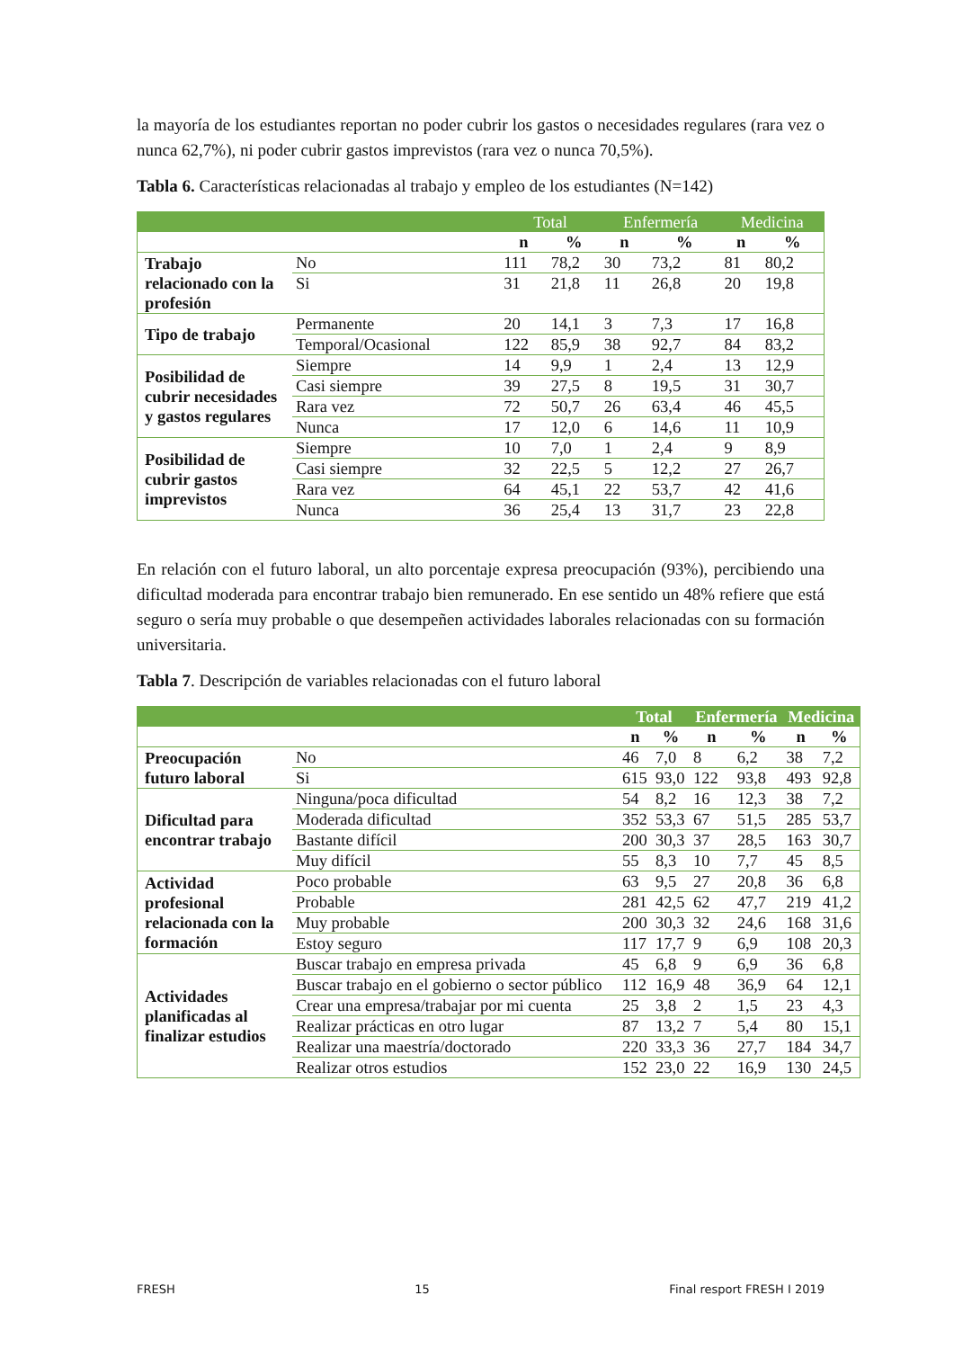la mayoría de los estudiantes reportan no poder cubrir los gastos o necesidades regulares (rara vez o nunca 62,7%), ni poder cubrir gastos imprevistos (rara vez o nunca 70,5%).
Tabla 6. Características relacionadas al trabajo y empleo de los estudiantes (N=142)
| | | Total | | Enfermería | | Medicina | |
| --- | --- | --- | --- | --- | --- | --- | --- |
| | | n | % | n | % | n | % |
| Trabajo relacionado con la profesión | No | 111 | 78,2 | 30 | 73,2 | 81 | 80,2 |
| | Si | 31 | 21,8 | 11 | 26,8 | 20 | 19,8 |
| Tipo de trabajo | Permanente | 20 | 14,1 | 3 | 7,3 | 17 | 16,8 |
| | Temporal/Ocasional | 122 | 85,9 | 38 | 92,7 | 84 | 83,2 |
| Posibilidad de cubrir necesidades y gastos regulares | Siempre | 14 | 9,9 | 1 | 2,4 | 13 | 12,9 |
| | Casi siempre | 39 | 27,5 | 8 | 19,5 | 31 | 30,7 |
| | Rara vez | 72 | 50,7 | 26 | 63,4 | 46 | 45,5 |
| | Nunca | 17 | 12,0 | 6 | 14,6 | 11 | 10,9 |
| Posibilidad de cubrir gastos imprevistos | Siempre | 10 | 7,0 | 1 | 2,4 | 9 | 8,9 |
| | Casi siempre | 32 | 22,5 | 5 | 12,2 | 27 | 26,7 |
| | Rara vez | 64 | 45,1 | 22 | 53,7 | 42 | 41,6 |
| | Nunca | 36 | 25,4 | 13 | 31,7 | 23 | 22,8 |
En relación con el futuro laboral, un alto porcentaje expresa preocupación (93%), percibiendo una dificultad moderada para encontrar trabajo bien remunerado. En ese sentido un 48% refiere que está seguro o sería muy probable o que desempeñen actividades laborales relacionadas con su formación universitaria.
Tabla 7. Descripción de variables relacionadas con el futuro laboral
| | | Total | | Enfermería | | Medicina | |
| --- | --- | --- | --- | --- | --- | --- | --- |
| | | n | % | n | % | n | % |
| Preocupación futuro laboral | No | 46 | 7,0 | 8 | 6,2 | 38 | 7,2 |
| | Si | 615 | 93,0 | 122 | 93,8 | 493 | 92,8 |
| Dificultad para encontrar trabajo | Ninguna/poca dificultad | 54 | 8,2 | 16 | 12,3 | 38 | 7,2 |
| | Moderada dificultad | 352 | 53,3 | 67 | 51,5 | 285 | 53,7 |
| | Bastante difícil | 200 | 30,3 | 37 | 28,5 | 163 | 30,7 |
| | Muy difícil | 55 | 8,3 | 10 | 7,7 | 45 | 8,5 |
| Actividad profesional relacionada con la formación | Poco probable | 63 | 9,5 | 27 | 20,8 | 36 | 6,8 |
| | Probable | 281 | 42,5 | 62 | 47,7 | 219 | 41,2 |
| | Muy probable | 200 | 30,3 | 32 | 24,6 | 168 | 31,6 |
| | Estoy seguro | 117 | 17,7 | 9 | 6,9 | 108 | 20,3 |
| Actividades planificadas al finalizar estudios | Buscar trabajo en empresa privada | 45 | 6,8 | 9 | 6,9 | 36 | 6,8 |
| | Buscar trabajo en el gobierno o sector público | 112 | 16,9 | 48 | 36,9 | 64 | 12,1 |
| | Crear una empresa/trabajar por mi cuenta | 25 | 3,8 | 2 | 1,5 | 23 | 4,3 |
| | Realizar prácticas en otro lugar | 87 | 13,2 | 7 | 5,4 | 80 | 15,1 |
| | Realizar una maestría/doctorado | 220 | 33,3 | 36 | 27,7 | 184 | 34,7 |
| | Realizar otros estudios | 152 | 23,0 | 22 | 16,9 | 130 | 24,5 |
FRESH 15 Final resport FRESH I 2019